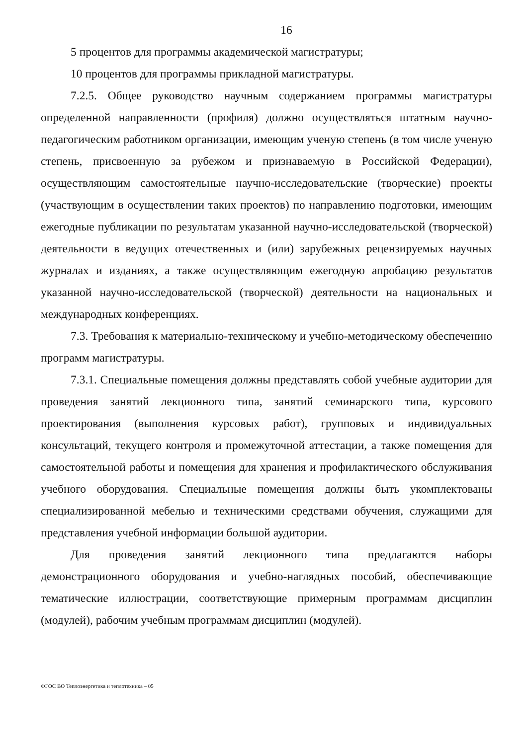16
5 процентов для программы академической магистратуры;
10 процентов для программы прикладной магистратуры.
7.2.5. Общее руководство научным содержанием программы магистратуры определенной направленности (профиля) должно осуществляться штатным научно-педагогическим работником организации, имеющим ученую степень (в том числе ученую степень, присвоенную за рубежом и признаваемую в Российской Федерации), осуществляющим самостоятельные научно-исследовательские (творческие) проекты (участвующим в осуществлении таких проектов) по направлению подготовки, имеющим ежегодные публикации по результатам указанной научно-исследовательской (творческой) деятельности в ведущих отечественных и (или) зарубежных рецензируемых научных журналах и изданиях, а также осуществляющим ежегодную апробацию результатов указанной научно-исследовательской (творческой) деятельности на национальных и международных конференциях.
7.3. Требования к материально-техническому и учебно-методическому обеспечению программ магистратуры.
7.3.1. Специальные помещения должны представлять собой учебные аудитории для проведения занятий лекционного типа, занятий семинарского типа, курсового проектирования (выполнения курсовых работ), групповых и индивидуальных консультаций, текущего контроля и промежуточной аттестации, а также помещения для самостоятельной работы и помещения для хранения и профилактического обслуживания учебного оборудования. Специальные помещения должны быть укомплектованы специализированной мебелью и техническими средствами обучения, служащими для представления учебной информации большой аудитории.
Для проведения занятий лекционного типа предлагаются наборы демонстрационного оборудования и учебно-наглядных пособий, обеспечивающие тематические иллюстрации, соответствующие примерным программам дисциплин (модулей), рабочим учебным программам дисциплин (модулей).
ФГОС ВО Теплоэнергетика и теплотехника – 05